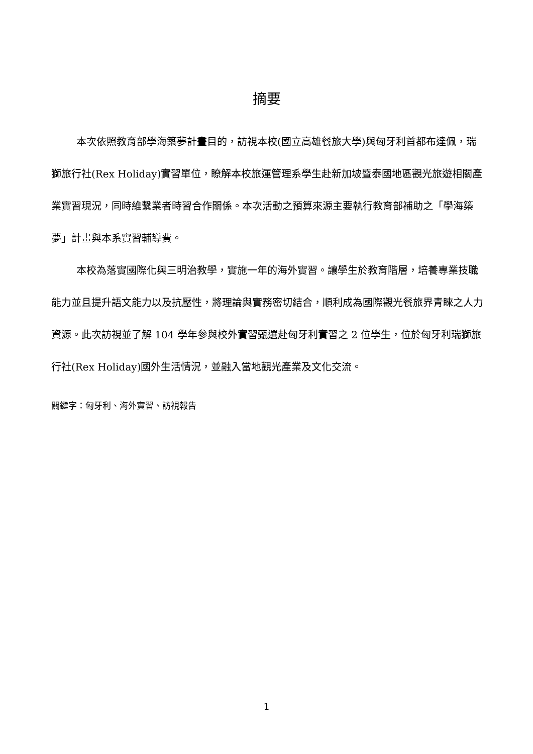摘要
本次依照教育部學海築夢計畫目的，訪視本校(國立高雄餐旅大學)與匈牙利首都布達佩，瑞獅旅行社(Rex Holiday)實習單位，瞭解本校旅運管理系學生赴新加坡暨泰國地區觀光旅遊相關產業實習現況，同時維繫業者時習合作關係。本次活動之預算來源主要執行教育部補助之「學海築夢」計畫與本系實習輔導費。
本校為落實國際化與三明治教學，實施一年的海外實習。讓學生於教育階層，培養專業技職能力並且提升語文能力以及抗壓性，將理論與實務密切結合，順利成為國際觀光餐旅界青睞之人力資源。此次訪視並了解 104 學年參與校外實習甄選赴匈牙利實習之 2 位學生，位於匈牙利瑞獅旅行社(Rex Holiday)國外生活情況，並融入當地觀光產業及文化交流。
關鍵字：匈牙利、海外實習、訪視報告
1